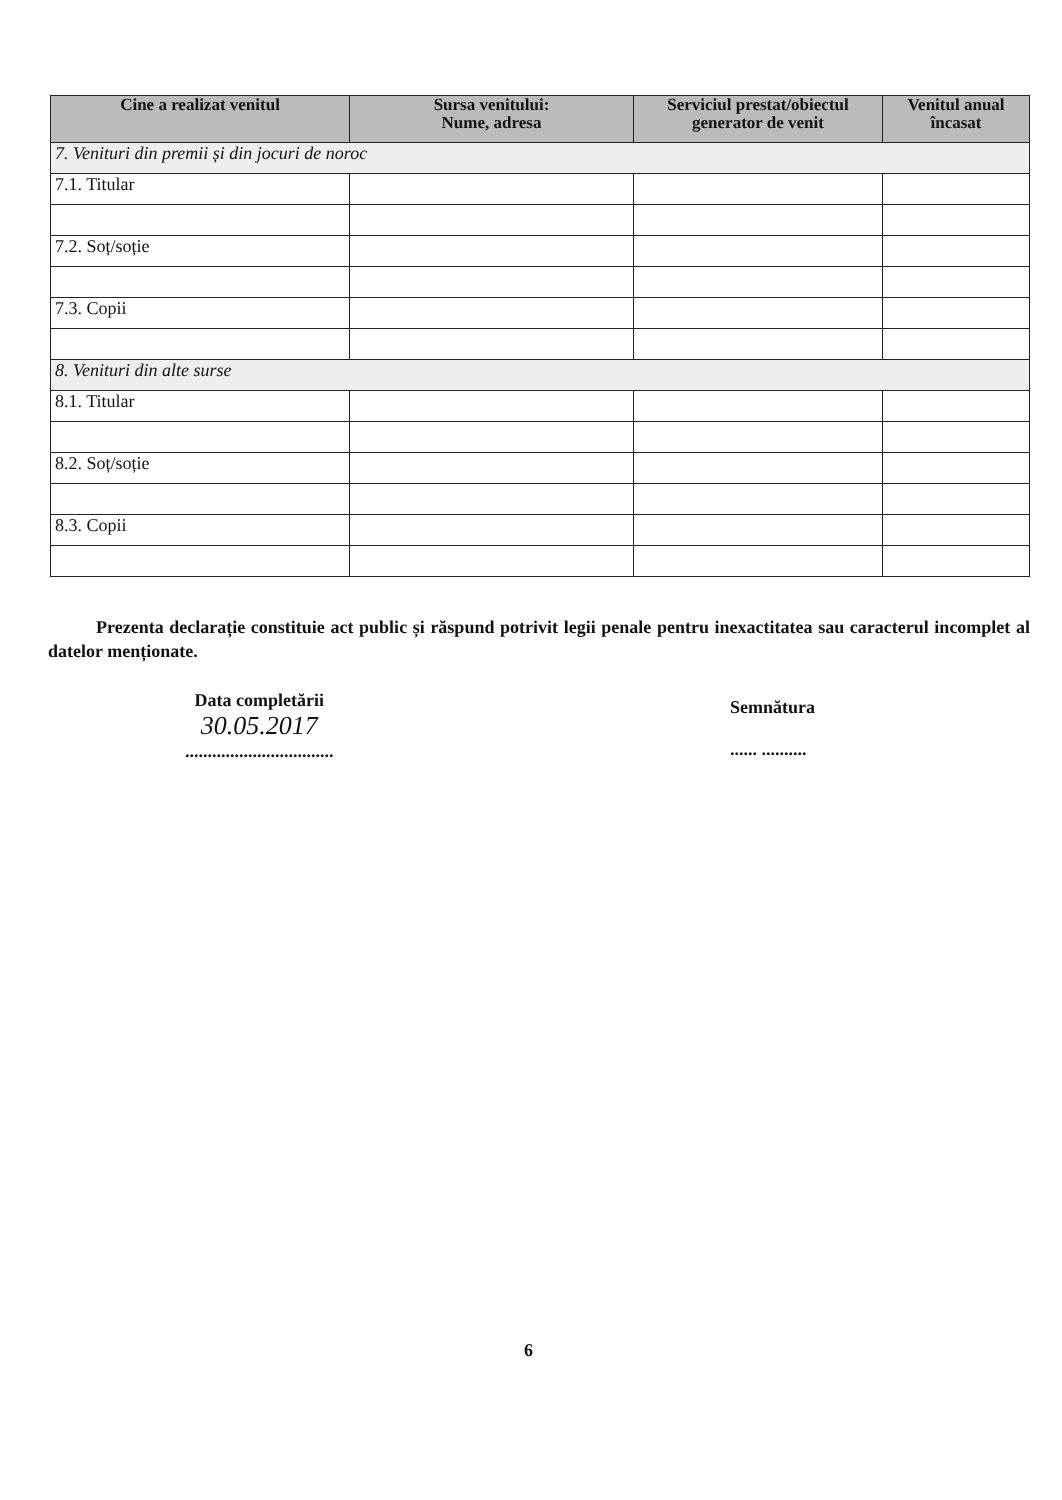| Cine a realizat venitul | Sursa venitului: Nume, adresa | Serviciul prestat/obiectul generator de venit | Venitul anual încasat |
| --- | --- | --- | --- |
| 7. Venituri din premii și din jocuri de noroc | | | |
| 7.1. Titular | | | |
| 7.2. Soț/soție | | | |
| 7.3. Copii | | | |
| 8. Venituri din alte surse | | | |
| 8.1. Titular | | | |
| 8.2. Soț/soție | | | |
| 8.3. Copii | | | |
Prezenta declarație constituie act public și răspund potrivit legii penale pentru inexactitatea sau caracterul incomplet al datelor menționate.
Data completării
30.05.2017
.................................
Semnătura
...... ..........
6